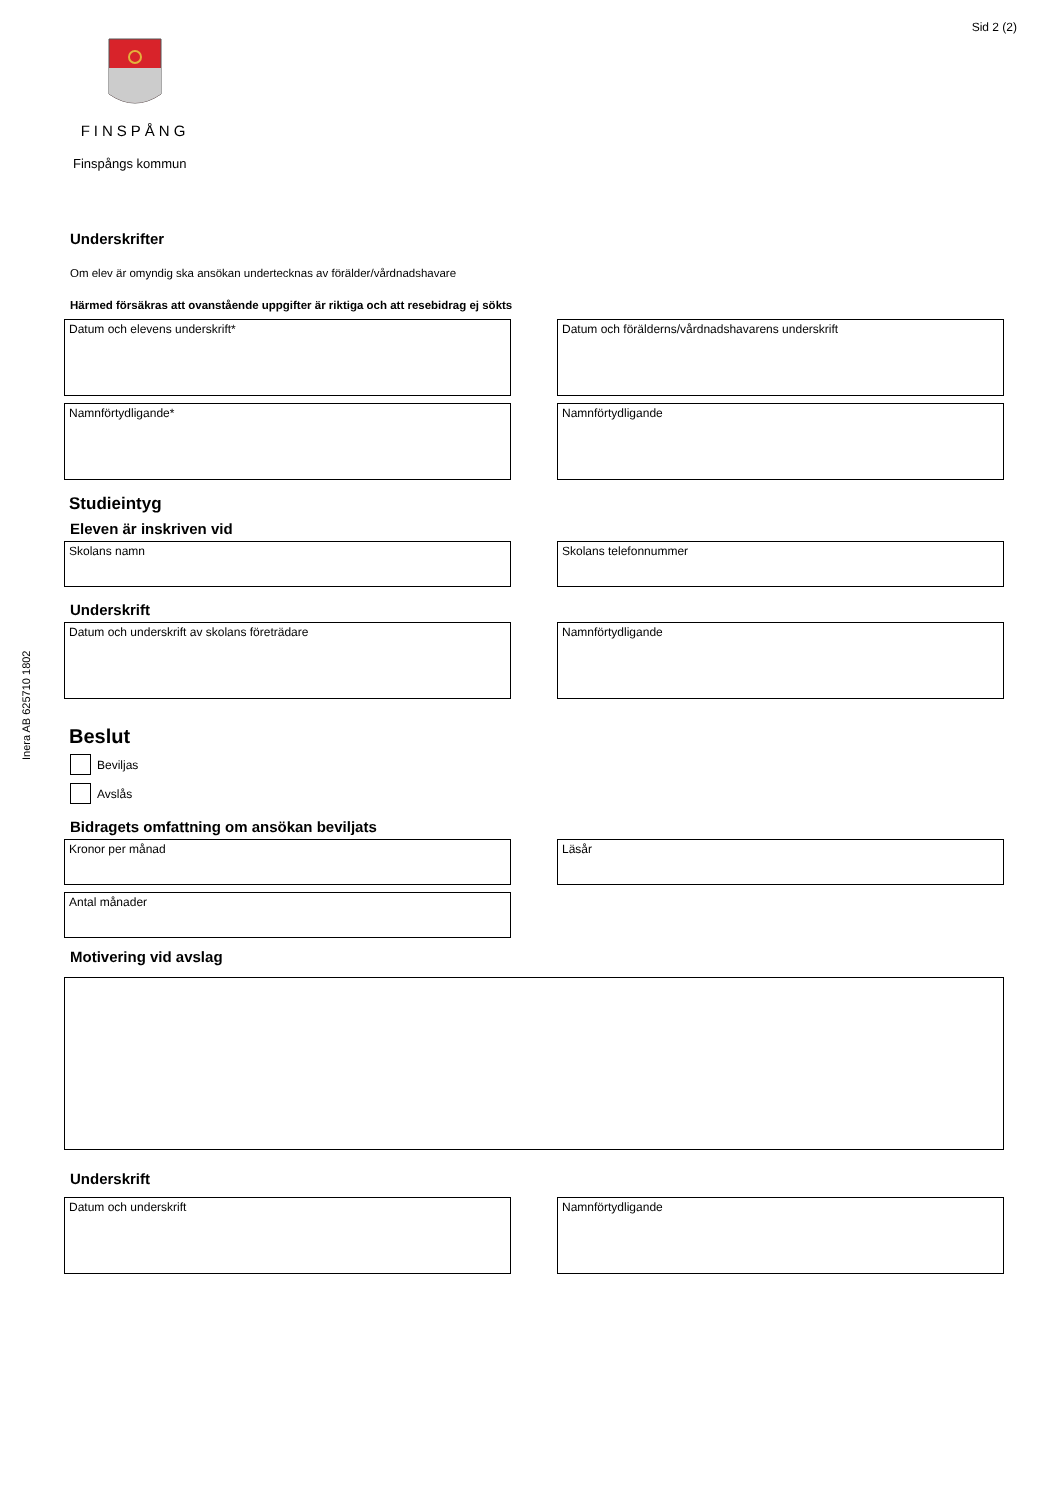Sid 2 (2)
FINSPÅNG
Finspångs kommun
Inera AB 625710 1802
Underskrifter
Om elev är omyndig ska ansökan undertecknas av förälder/vårdnadshavare
Härmed försäkras att ovanstående uppgifter är riktiga och att resebidrag ej sökts
Datum och elevens underskrift* Datum och förälderns/vårdnadshavarens underskrift
Namnförtydligande* Namnförtydligande
Studieintyg
Eleven är inskriven vid
Skolans namn Skolans telefonnummer
Underskrift
Datum och underskrift av skolans företrädare Namnförtydligande
Beslut
Beviljas
Avslås
Bidragets omfattning om ansökan beviljats
Kronor per månad Läsår
Antal månader
Motivering vid avslag
Underskrift
Datum och underskrift Namnförtydligande